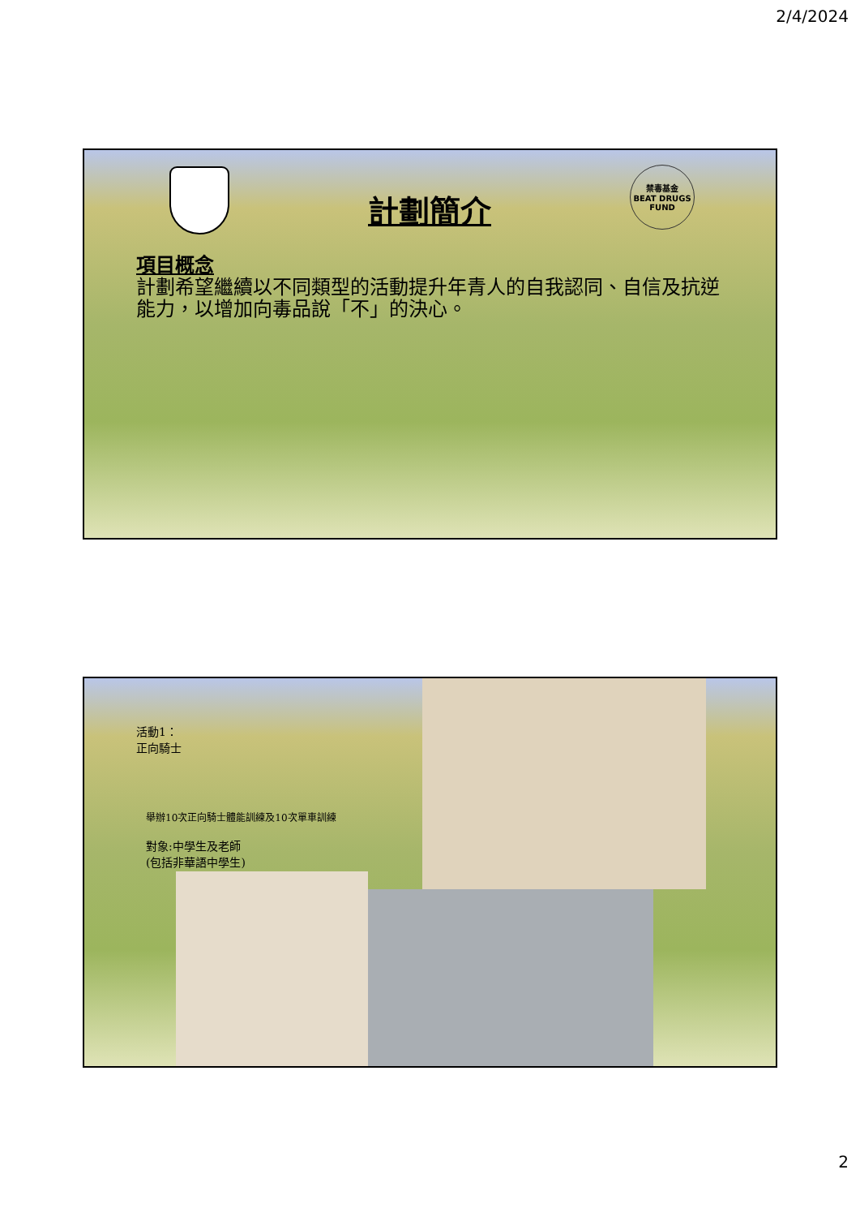2/4/2024
計劃簡介
禁毒基金
BEAT DRUGS
FUND
項目概念
計劃希望繼續以不同類型的活動提升年青人的自我認同、自信及抗逆能力，以增加向毒品說「不」的決心。
活動1：
正向騎士
舉辦10次正向騎士體能訓練及10次單車訓練
對象:中學生及老師
(包括非華語中學生)
2